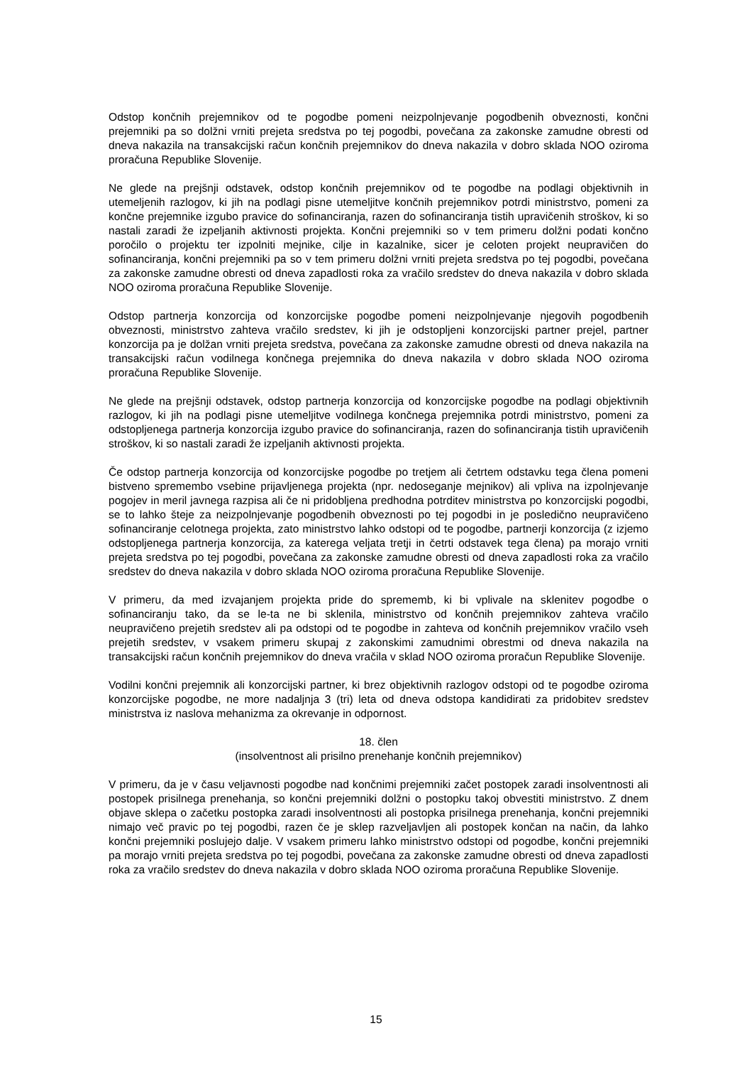Odstop končnih prejemnikov od te pogodbe pomeni neizpolnjevanje pogodbenih obveznosti, končni prejemniki pa so dolžni vrniti prejeta sredstva po tej pogodbi, povečana za zakonske zamudne obresti od dneva nakazila na transakcijski račun končnih prejemnikov do dneva nakazila v dobro sklada NOO oziroma proračuna Republike Slovenije.
Ne glede na prejšnji odstavek, odstop končnih prejemnikov od te pogodbe na podlagi objektivnih in utemeljenih razlogov, ki jih na podlagi pisne utemeljitve končnih prejemnikov potrdi ministrstvo, pomeni za končne prejemnike izgubo pravice do sofinanciranja, razen do sofinanciranja tistih upravičenih stroškov, ki so nastali zaradi že izpeljanih aktivnosti projekta. Končni prejemniki so v tem primeru dolžni podati končno poročilo o projektu ter izpolniti mejnike, cilje in kazalnike, sicer je celoten projekt neupravičen do sofinanciranja, končni prejemniki pa so v tem primeru dolžni vrniti prejeta sredstva po tej pogodbi, povečana za zakonske zamudne obresti od dneva zapadlosti roka za vračilo sredstev do dneva nakazila v dobro sklada NOO oziroma proračuna Republike Slovenije.
Odstop partnerja konzorcija od konzorcijske pogodbe pomeni neizpolnjevanje njegovih pogodbenih obveznosti, ministrstvo zahteva vračilo sredstev, ki jih je odstopljeni konzorcijski partner prejel, partner konzorcija pa je dolžan vrniti prejeta sredstva, povečana za zakonske zamudne obresti od dneva nakazila na transakcijski račun vodilnega končnega prejemnika do dneva nakazila v dobro sklada NOO oziroma proračuna Republike Slovenije.
Ne glede na prejšnji odstavek, odstop partnerja konzorcija od konzorcijske pogodbe na podlagi objektivnih razlogov, ki jih na podlagi pisne utemeljitve vodilnega končnega prejemnika potrdi ministrstvo, pomeni za odstopljenega partnerja konzorcija izgubo pravice do sofinanciranja, razen do sofinanciranja tistih upravičenih stroškov, ki so nastali zaradi že izpeljanih aktivnosti projekta.
Če odstop partnerja konzorcija od konzorcijske pogodbe po tretjem ali četrtem odstavku tega člena pomeni bistveno spremembo vsebine prijavljenega projekta (npr. nedoseganje mejnikov) ali vpliva na izpolnjevanje pogojev in meril javnega razpisa ali če ni pridobljena predhodna potrditev ministrstva po konzorcijski pogodbi, se to lahko šteje za neizpolnjevanje pogodbenih obveznosti po tej pogodbi in je posledično neupravičeno sofinanciranje celotnega projekta, zato ministrstvo lahko odstopi od te pogodbe, partnerji konzorcija (z izjemo odstopljenega partnerja konzorcija, za katerega veljata tretji in četrti odstavek tega člena) pa morajo vrniti prejeta sredstva po tej pogodbi, povečana za zakonske zamudne obresti od dneva zapadlosti roka za vračilo sredstev do dneva nakazila v dobro sklada NOO oziroma proračuna Republike Slovenije.
V primeru, da med izvajanjem projekta pride do sprememb, ki bi vplivale na sklenitev pogodbe o sofinanciranju tako, da se le-ta ne bi sklenila, ministrstvo od končnih prejemnikov zahteva vračilo neupravičeno prejetih sredstev ali pa odstopi od te pogodbe in zahteva od končnih prejemnikov vračilo vseh prejetih sredstev, v vsakem primeru skupaj z zakonskimi zamudnimi obrestmi od dneva nakazila na transakcijski račun končnih prejemnikov do dneva vračila v sklad NOO oziroma proračun Republike Slovenije.
Vodilni končni prejemnik ali konzorcijski partner, ki brez objektivnih razlogov odstopi od te pogodbe oziroma konzorcijske pogodbe, ne more nadaljnja 3 (tri) leta od dneva odstopa kandidirati za pridobitev sredstev ministrstva iz naslova mehanizma za okrevanje in odpornost.
18. člen
(insolventnost ali prisilno prenehanje končnih prejemnikov)
V primeru, da je v času veljavnosti pogodbe nad končnimi prejemniki začet postopek zaradi insolventnosti ali postopek prisilnega prenehanja, so končni prejemniki dolžni o postopku takoj obvestiti ministrstvo. Z dnem objave sklepa o začetku postopka zaradi insolventnosti ali postopka prisilnega prenehanja, končni prejemniki nimajo več pravic po tej pogodbi, razen če je sklep razveljavljen ali postopek končan na način, da lahko končni prejemniki poslujejo dalje. V vsakem primeru lahko ministrstvo odstopi od pogodbe, končni prejemniki pa morajo vrniti prejeta sredstva po tej pogodbi, povečana za zakonske zamudne obresti od dneva zapadlosti roka za vračilo sredstev do dneva nakazila v dobro sklada NOO oziroma proračuna Republike Slovenije.
15